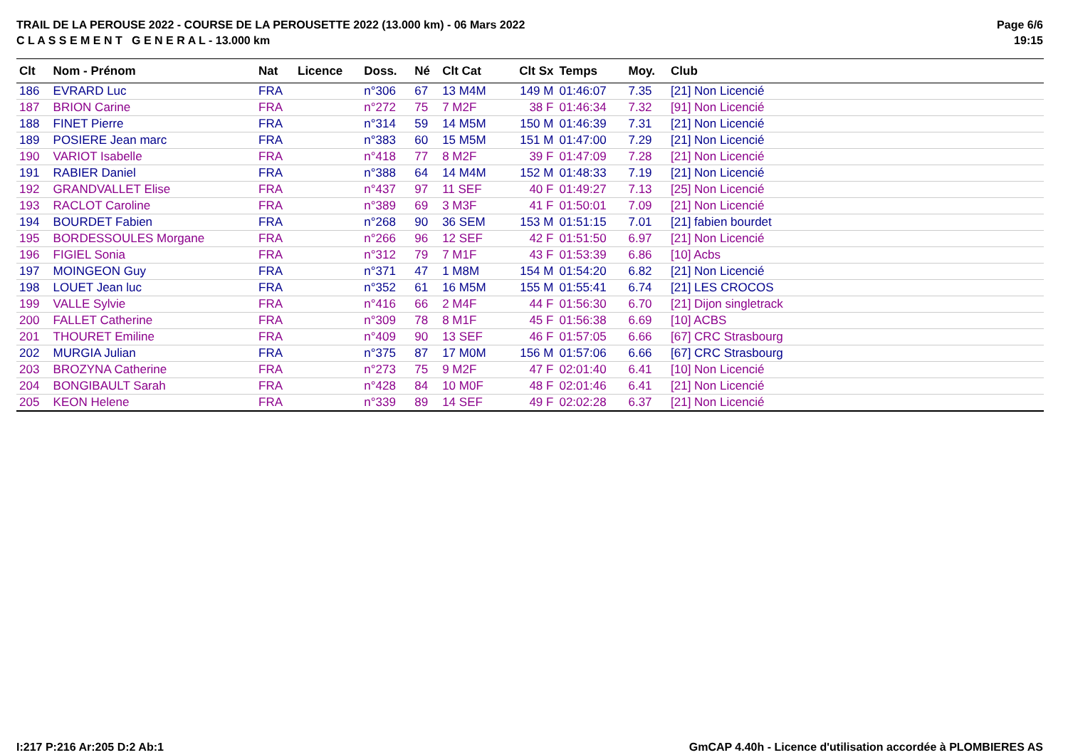TRAIL DE LA PEROUSE 2022 - COURSE DE LA PEROUSETTE 2022 (13.000 km) - 06 Mars 2022
C L A S S E M E N T G E N E R A L - 13.000 km
Page 6/6
19:15
| Clt | Nom - Prénom | Nat | Licence | Doss. | Né | Clt Cat | Clt Sx | Temps | Moy. | Club |
| --- | --- | --- | --- | --- | --- | --- | --- | --- | --- | --- |
| 186 | EVRARD Luc | FRA | | n°306 | 67 | 13 M4M | 149 M | 01:46:07 | 7.35 | [21] Non Licencié |
| 187 | BRION Carine | FRA | | n°272 | 75 | 7 M2F | 38 F | 01:46:34 | 7.32 | [91] Non Licencié |
| 188 | FINET Pierre | FRA | | n°314 | 59 | 14 M5M | 150 M | 01:46:39 | 7.31 | [21] Non Licencié |
| 189 | POSIERE Jean marc | FRA | | n°383 | 60 | 15 M5M | 151 M | 01:47:00 | 7.29 | [21] Non Licencié |
| 190 | VARIOT Isabelle | FRA | | n°418 | 77 | 8 M2F | 39 F | 01:47:09 | 7.28 | [21] Non Licencié |
| 191 | RABIER Daniel | FRA | | n°388 | 64 | 14 M4M | 152 M | 01:48:33 | 7.19 | [21] Non Licencié |
| 192 | GRANDVALLET Elise | FRA | | n°437 | 97 | 11 SEF | 40 F | 01:49:27 | 7.13 | [25] Non Licencié |
| 193 | RACLOT Caroline | FRA | | n°389 | 69 | 3 M3F | 41 F | 01:50:01 | 7.09 | [21] Non Licencié |
| 194 | BOURDET Fabien | FRA | | n°268 | 90 | 36 SEM | 153 M | 01:51:15 | 7.01 | [21] fabien bourdet |
| 195 | BORDESSOULES Morgane | FRA | | n°266 | 96 | 12 SEF | 42 F | 01:51:50 | 6.97 | [21] Non Licencié |
| 196 | FIGIEL Sonia | FRA | | n°312 | 79 | 7 M1F | 43 F | 01:53:39 | 6.86 | [10] Acbs |
| 197 | MOINGEON Guy | FRA | | n°371 | 47 | 1 M8M | 154 M | 01:54:20 | 6.82 | [21] Non Licencié |
| 198 | LOUET Jean luc | FRA | | n°352 | 61 | 16 M5M | 155 M | 01:55:41 | 6.74 | [21] LES CROCOS |
| 199 | VALLE Sylvie | FRA | | n°416 | 66 | 2 M4F | 44 F | 01:56:30 | 6.70 | [21] Dijon singletrack |
| 200 | FALLET Catherine | FRA | | n°309 | 78 | 8 M1F | 45 F | 01:56:38 | 6.69 | [10] ACBS |
| 201 | THOURET Emiline | FRA | | n°409 | 90 | 13 SEF | 46 F | 01:57:05 | 6.66 | [67] CRC Strasbourg |
| 202 | MURGIA Julian | FRA | | n°375 | 87 | 17 M0M | 156 M | 01:57:06 | 6.66 | [67] CRC Strasbourg |
| 203 | BROZYNA Catherine | FRA | | n°273 | 75 | 9 M2F | 47 F | 02:01:40 | 6.41 | [10] Non Licencié |
| 204 | BONGIBAULT Sarah | FRA | | n°428 | 84 | 10 M0F | 48 F | 02:01:46 | 6.41 | [21] Non Licencié |
| 205 | KEON Helene | FRA | | n°339 | 89 | 14 SEF | 49 F | 02:02:28 | 6.37 | [21] Non Licencié |
I:217 P:216 Ar:205 D:2 Ab:1 GmCAP 4.40h - Licence d'utilisation accordée à PLOMBIERES AS